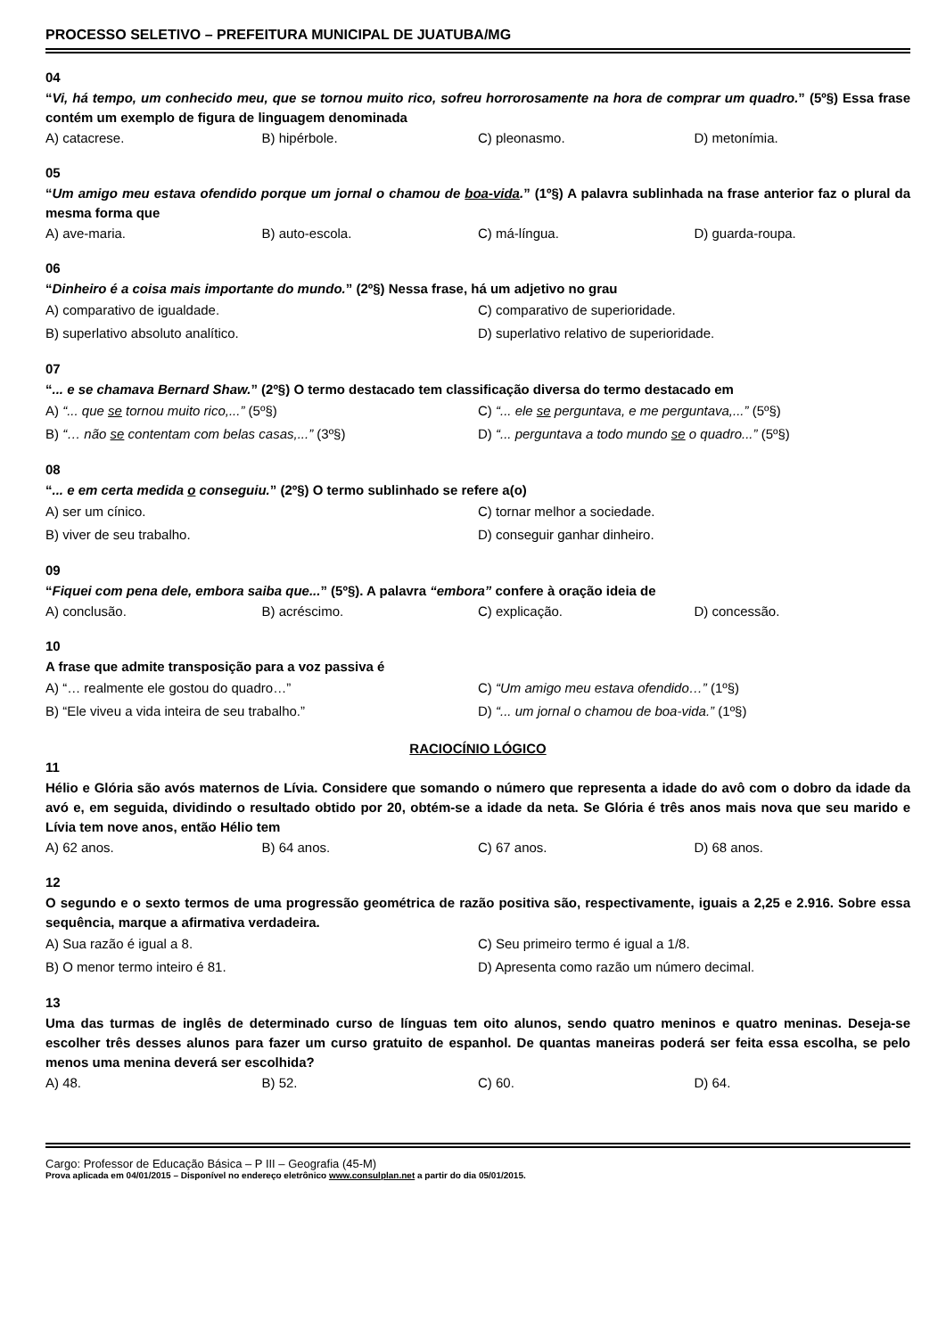PROCESSO SELETIVO – PREFEITURA MUNICIPAL DE JUATUBA/MG
04
“Vi, há tempo, um conhecido meu, que se tornou muito rico, sofreu horrorosamente na hora de comprar um quadro.” (5º§) Essa frase contém um exemplo de figura de linguagem denominada
A) catacrese. B) hipérbole. C) pleonasmo. D) metonímia.
05
“Um amigo meu estava ofendido porque um jornal o chamou de boa-vida.” (1º§) A palavra sublinhada na frase anterior faz o plural da mesma forma que
A) ave-maria. B) auto-escola. C) má-língua. D) guarda-roupa.
06
“Dinheiro é a coisa mais importante do mundo.” (2º§) Nessa frase, há um adjetivo no grau
A) comparativo de igualdade. C) comparativo de superioridade. B) superlativo absoluto analítico. D) superlativo relativo de superioridade.
07
“... e se chamava Bernard Shaw.” (2º§) O termo destacado tem classificação diversa do termo destacado em
A) “... que se tornou muito rico,...” (5º§) C) “... ele se perguntava, e me perguntava,...” (5º§) B) “… não se contentam com belas casas,...” (3º§) D) “... perguntava a todo mundo se o quadro...” (5º§)
08
“... e em certa medida o conseguiu.” (2º§) O termo sublinhado se refere a(o)
A) ser um cínico. C) tornar melhor a sociedade. B) viver de seu trabalho. D) conseguir ganhar dinheiro.
09
“Fiquei com pena dele, embora saiba que...” (5º§). A palavra “embora” confere à oração ideia de
A) conclusão. B) acréscimo. C) explicação. D) concessão.
10
A frase que admite transposição para a voz passiva é
A) “… realmente ele gostou do quadro…” C) “Um amigo meu estava ofendido…” (1º§) B) “Ele viveu a vida inteira de seu trabalho.” D) “... um jornal o chamou de boa-vida.” (1º§)
RACIOCÍNIO LÓGICO
11
Hélio e Glória são avós maternos de Lívia. Considere que somando o número que representa a idade do avô com o dobro da idade da avó e, em seguida, dividindo o resultado obtido por 20, obtém-se a idade da neta. Se Glória é três anos mais nova que seu marido e Lívia tem nove anos, então Hélio tem
A) 62 anos. B) 64 anos. C) 67 anos. D) 68 anos.
12
O segundo e o sexto termos de uma progressão geométrica de razão positiva são, respectivamente, iguais a 2,25 e 2.916. Sobre essa sequência, marque a afirmativa verdadeira.
A) Sua razão é igual a 8. C) Seu primeiro termo é igual a 1/8. B) O menor termo inteiro é 81. D) Apresenta como razão um número decimal.
13
Uma das turmas de inglês de determinado curso de línguas tem oito alunos, sendo quatro meninos e quatro meninas. Deseja-se escolher três desses alunos para fazer um curso gratuito de espanhol. De quantas maneiras poderá ser feita essa escolha, se pelo menos uma menina deverá ser escolhida?
A) 48. B) 52. C) 60. D) 64.
Cargo: Professor de Educação Básica – P III – Geografia (45-M)
Prova aplicada em 04/01/2015 – Disponível no endereço eletrônico www.consulplan.net a partir do dia 05/01/2015.